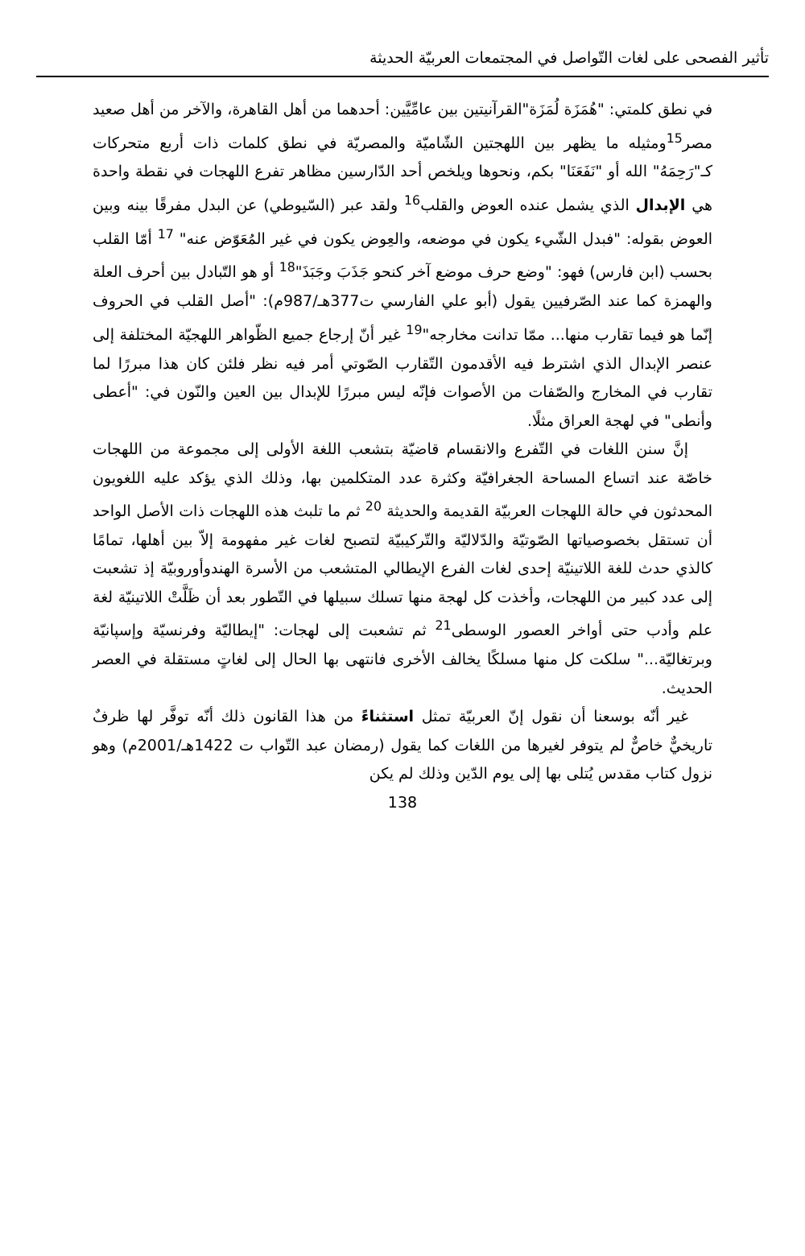تأثير الفصحى على لغات التّواصل في المجتمعات العربيّة الحديثة
في نطق كلمتي: "هُمَزَة لُمَزَة"القرآنيتين بين عامِّيَّين: أحدهما من أهل القاهرة، والآخر من أهل صعيد مصر<sup>15</sup>ومثيله ما يظهر بين اللهجتين الشّاميّة والمصريّة في نطق كلمات ذات أربع متحركات كـ"رَحِمَهُ" الله أو "نَفَعَنَا" بكم، ونحوها ويلخص أحد الدّارسين مظاهر تفرع اللهجات في نقطة واحدة هي الإبدال الذي يشمل عنده العوض والقلب<sup>16</sup> ولقد عبر (السّيوطي) عن البدل مفرقًا بينه وبين العوض بقوله: "فبدل الشّيء يكون في موضعه، والعِوض يكون في غير المُعَوّض عنه" <sup>17</sup> أمّا القلب بحسب (ابن فارس) فهو: "وضع حرف موضع آخر كنحو جَذَبَ وجَبَذَ"<sup>18</sup> أو هو التّبادل بين أحرف العلة والهمزة كما عند الصّرفيين يقول (أبو علي الفارسي ت377هـ/987م): "أصل القلب في الحروف إنّما هو فيما تقارب منها... ممّا تدانت مخارجه"<sup>19</sup> غير أنّ إرجاع جميع الظّواهر اللهجيّة المختلفة إلى عنصر الإبدال الذي اشترط فيه الأقدمون التّقارب الصّوتي أمر فيه نظر فلئن كان هذا مبررًا لما تقارب في المخارج والصّفات من الأصوات فإنّه ليس مبررًا للإبدال بين العين والنّون في: "أعطى وأنطى" في لهجة العراق مثلًا.
إنَّ سنن اللغات في التّفرع والانقسام قاضيّة بتشعب اللغة الأولى إلى مجموعة من اللهجات خاصّة عند اتساع المساحة الجغرافيّة وكثرة عدد المتكلمين بها، وذلك الذي يؤكد عليه اللغويون المحدثون في حالة اللهجات العربيّة القديمة والحديثة <sup>20</sup> ثم ما تلبث هذه اللهجات ذات الأصل الواحد أن تستقل بخصوصياتها الصّوتيّة والدّلاليّة والتّركيبيّة لتصبح لغات غير مفهومة إلاّ بين أهلها، تمامًا كالذي حدث للغة اللاتينيّة إحدى لغات الفرع الإيطالي المتشعب من الأسرة الهندوأوروبيّة إذ تشعبت إلى عدد كبير من اللهجات، وأخذت كل لهجة منها تسلك سبيلها في التّطور بعد أن ظَلَّتْ اللاتينيّة لغة علم وأدب حتى أواخر العصور الوسطى<sup>21</sup> ثم تشعبت إلى لهجات: "إيطاليّة وفرنسيّة وإسپانيّة وبرتغاليّة..." سلكت كل منها مسلكًا يخالف الأخرى فانتهى بها الحال إلى لغاتٍ مستقلة في العصر الحديث.
غير أنّه بوسعنا أن نقول إنّ العربيّة تمثل استثناءً من هذا القانون ذلك أنّه توفَّر لها ظرفٌ تاريخيٌّ خاصٌّ لم يتوفر لغيرها من اللغات كما يقول (رمضان عبد التّواب ت 1422هـ/2001م) وهو نزول كتاب مقدس يُتلى بها إلى يوم الدّين وذلك لم يكن
138